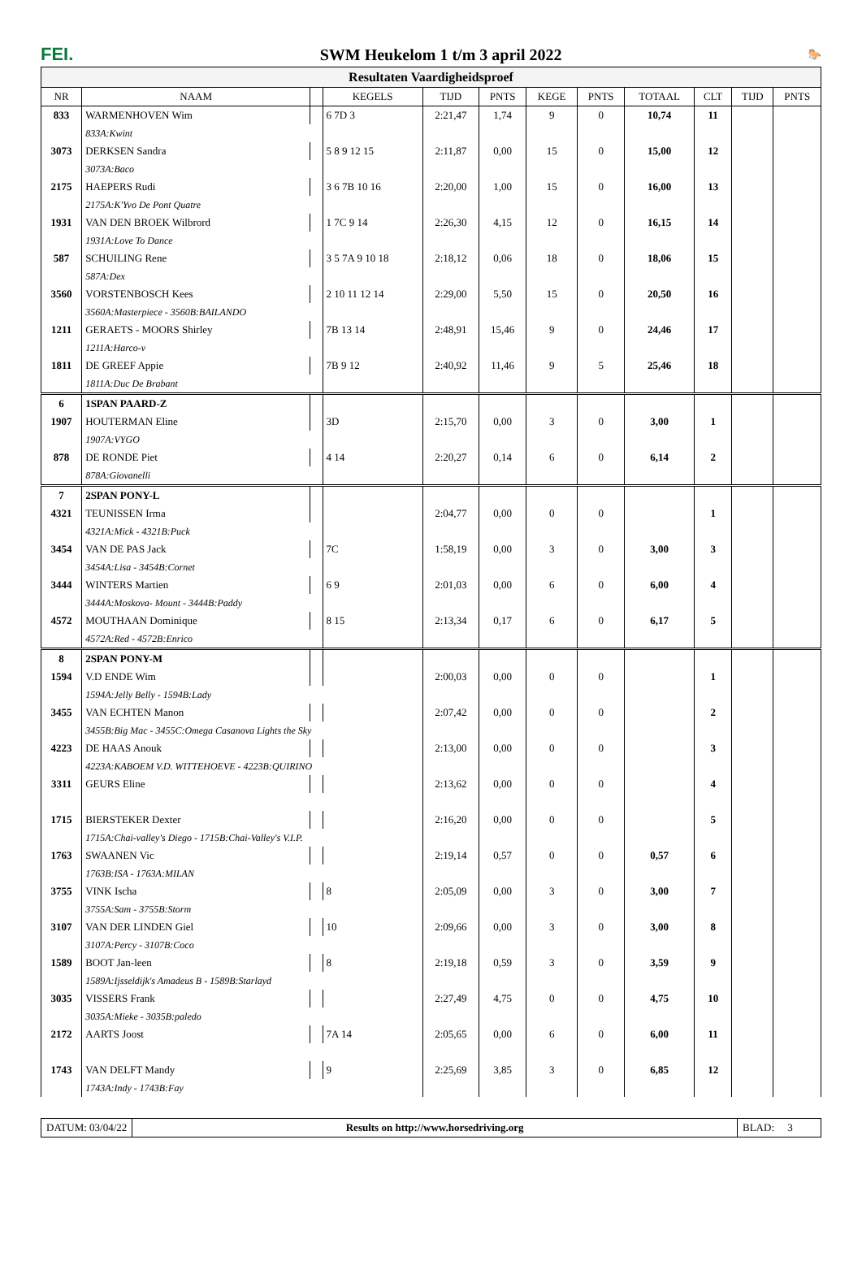FEI. SWM Heukelom 1 t/m 3 april 2022 🐎
Resultaten Vaardigheidsproef
| NR | NAAM | | KEGELS | TIJD | PNTS | KEGE | PNTS | TOTAAL | CLT | TIJD | PNTS |
| --- | --- | --- | --- | --- | --- | --- | --- | --- | --- | --- | --- |
| 833 | WARMENHOVEN Wim | | 6 7D 3 | 2:21,47 | 1,74 | 9 | 0 | 10,74 | 11 | | |
| | 833A:Kwint | | | | | | | | | | |
| 3073 | DERKSEN Sandra | | 5 8 9 12 15 | 2:11,87 | 0,00 | 15 | 0 | 15,00 | 12 | | |
| | 3073A:Baco | | | | | | | | | | |
| 2175 | HAEPERS Rudi | | 3 6 7B 10 16 | 2:20,00 | 1,00 | 15 | 0 | 16,00 | 13 | | |
| | 2175A:K'Yvo De Pont Quatre | | | | | | | | | | |
| 1931 | VAN DEN BROEK Wilbrord | | 1 7C 9 14 | 2:26,30 | 4,15 | 12 | 0 | 16,15 | 14 | | |
| | 1931A:Love To Dance | | | | | | | | | | |
| 587 | SCHUILING Rene | | 3 5 7A 9 10 18 | 2:18,12 | 0,06 | 18 | 0 | 18,06 | 15 | | |
| | 587A:Dex | | | | | | | | | | |
| 3560 | VORSTENBOSCH Kees | | 2 10 11 12 14 | 2:29,00 | 5,50 | 15 | 0 | 20,50 | 16 | | |
| | 3560A:Masterpiece - 3560B:BAILANDO | | | | | | | | | | |
| 1211 | GERAETS - MOORS Shirley | | 7B 13 14 | 2:48,91 | 15,46 | 9 | 0 | 24,46 | 17 | | |
| | 1211A:Harco-v | | | | | | | | | | |
| 1811 | DE GREEF Appie | | 7B 9 12 | 2:40,92 | 11,46 | 9 | 5 | 25,46 | 18 | | |
| | 1811A:Duc De Brabant | | | | | | | | | | |
| 6 | 1SPAN PAARD-Z | | | | | | | | | | |
| 1907 | HOUTERMAN Eline | | 3D | 2:15,70 | 0,00 | 3 | 0 | 3,00 | 1 | | |
| | 1907A:VYGO | | | | | | | | | | |
| 878 | DE RONDE Piet | | 4 14 | 2:20,27 | 0,14 | 6 | 0 | 6,14 | 2 | | |
| | 878A:Giovanelli | | | | | | | | | | |
| 7 | 2SPAN PONY-L | | | | | | | | | | |
| 4321 | TEUNISSEN Irma | | | 2:04,77 | 0,00 | 0 | 0 | | 1 | | |
| | 4321A:Mick - 4321B:Puck | | | | | | | | | | |
| 3454 | VAN DE PAS Jack | | 7C | 1:58,19 | 0,00 | 3 | 0 | 3,00 | 3 | | |
| | 3454A:Lisa - 3454B:Cornet | | | | | | | | | | |
| 3444 | WINTERS Martien | | 6 9 | 2:01,03 | 0,00 | 6 | 0 | 6,00 | 4 | | |
| | 3444A:Moskova- Mount - 3444B:Paddy | | | | | | | | | | |
| 4572 | MOUTHAAN Dominique | | 8 15 | 2:13,34 | 0,17 | 6 | 0 | 6,17 | 5 | | |
| | 4572A:Red - 4572B:Enrico | | | | | | | | | | |
| 8 | 2SPAN PONY-M | | | | | | | | | | |
| 1594 | V.D ENDE Wim | | | 2:00,03 | 0,00 | 0 | 0 | | 1 | | |
| | 1594A:Jelly Belly - 1594B:Lady | | | | | | | | | | |
| 3455 | VAN ECHTEN Manon | | | 2:07,42 | 0,00 | 0 | 0 | | 2 | | |
| | 3455B:Big Mac - 3455C:Omega Casanova Lights the Sky | | | | | | | | | | |
| 4223 | DE HAAS Anouk | | | 2:13,00 | 0,00 | 0 | 0 | | 3 | | |
| | 4223A:KABOEM V.D. WITTEHOEVE - 4223B:QUIRINO | | | | | | | | | | |
| 3311 | GEURS Eline | | | 2:13,62 | 0,00 | 0 | 0 | | 4 | | |
| 1715 | BIERSTEKER Dexter | | | 2:16,20 | 0,00 | 0 | 0 | | 5 | | |
| | 1715A:Chai-valley's Diego - 1715B:Chai-Valley's V.I.P. | | | | | | | | | | |
| 1763 | SWAANEN Vic | | | 2:19,14 | 0,57 | 0 | 0 | 0,57 | 6 | | |
| | 1763B:ISA - 1763A:MILAN | | | | | | | | | | |
| 3755 | VINK Ischa | | 8 | 2:05,09 | 0,00 | 3 | 0 | 3,00 | 7 | | |
| | 3755A:Sam - 3755B:Storm | | | | | | | | | | |
| 3107 | VAN DER LINDEN Giel | | 10 | 2:09,66 | 0,00 | 3 | 0 | 3,00 | 8 | | |
| | 3107A:Percy - 3107B:Coco | | | | | | | | | | |
| 1589 | BOOT Jan-leen | | 8 | 2:19,18 | 0,59 | 3 | 0 | 3,59 | 9 | | |
| | 1589A:Ijsseldijk's Amadeus B - 1589B:Starlayd | | | | | | | | | | |
| 3035 | VISSERS Frank | | | 2:27,49 | 4,75 | 0 | 0 | 4,75 | 10 | | |
| | 3035A:Mieke - 3035B:paledo | | | | | | | | | | |
| 2172 | AARTS Joost | | 7A 14 | 2:05,65 | 0,00 | 6 | 0 | 6,00 | 11 | | |
| 1743 | VAN DELFT Mandy | | 9 | 2:25,69 | 3,85 | 3 | 0 | 6,85 | 12 | | |
| | 1743A:Indy - 1743B:Fay | | | | | | | | | | |
DATUM: 03/04/22 Results on http://www.horsedriving.org
BLAD: 3